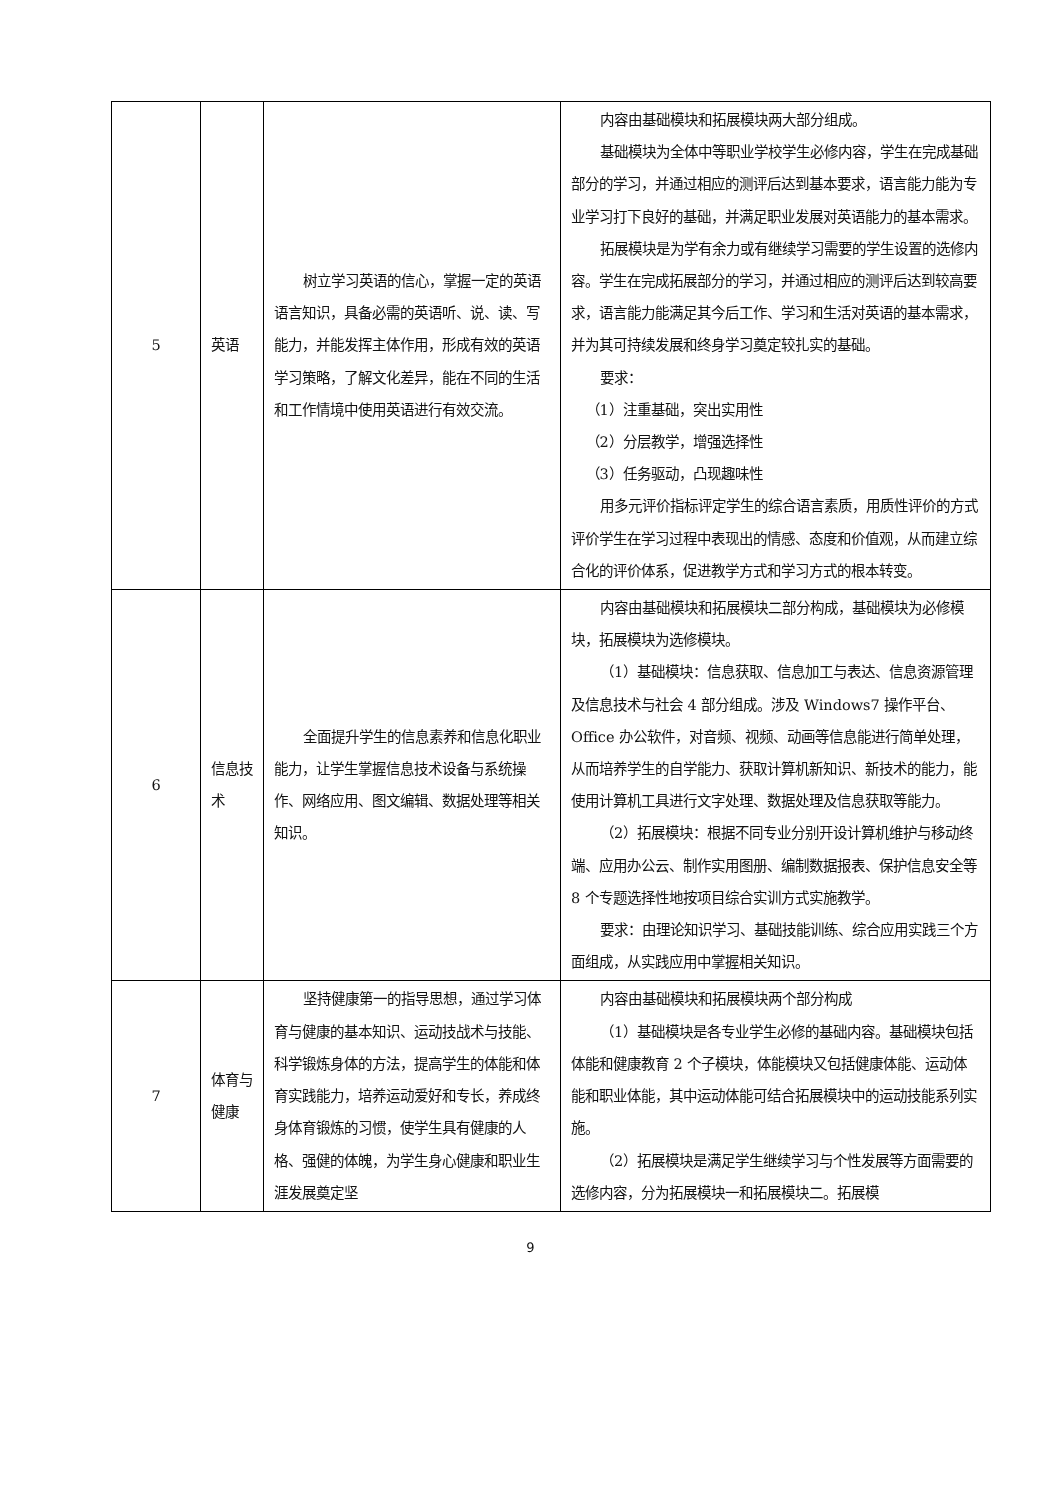| 5 | 英语 | 树立学习英语的信心，掌握一定的英语语言知识，具备必需的英语听、说、读、写能力，并能发挥主体作用，形成有效的英语学习策略，了解文化差异，能在不同的生活和工作情境中使用英语进行有效交流。 | 内容由基础模块和拓展模块两大部分组成。 基础模块为全体中等职业学校学生必修内容，学生在完成基础部分的学习，并通过相应的测评后达到基本要求，语言能力能为专业学习打下良好的基础，并满足职业发展对英语能力的基本需求。 拓展模块是为学有余力或有继续学习需要的学生设置的选修内容。学生在完成拓展部分的学习，并通过相应的测评后达到较高要求，语言能力能满足其今后工作、学习和生活对英语的基本需求，并为其可持续发展和终身学习奠定较扎实的基础。 要求： （1）注重基础，突出实用性 （2）分层教学，增强选择性 （3）任务驱动，凸现趣味性 用多元评价指标评定学生的综合语言素质，用质性评价的方式评价学生在学习过程中表现出的情感、态度和价值观，从而建立综合化的评价体系，促进教学方式和学习方式的根本转变。 |
| 6 | 信息技术 | 全面提升学生的信息素养和信息化职业能力，让学生掌握信息技术设备与系统操作、网络应用、图文编辑、数据处理等相关知识。 | 内容由基础模块和拓展模块二部分构成，基础模块为必修模块，拓展模块为选修模块。 （1）基础模块：信息获取、信息加工与表达、信息资源管理及信息技术与社会 4 部分组成。涉及 Windows7 操作平台、Office 办公软件，对音频、视频、动画等信息能进行简单处理，从而培养学生的自学能力、获取计算机新知识、新技术的能力，能使用计算机工具进行文字处理、数据处理及信息获取等能力。 （2）拓展模块：根据不同专业分别开设计算机维护与移动终端、应用办公云、制作实用图册、编制数据报表、保护信息安全等 8 个专题选择性地按项目综合实训方式实施教学。 要求：由理论知识学习、基础技能训练、综合应用实践三个方面组成，从实践应用中掌握相关知识。 |
| 7 | 体育与健康 | 坚持健康第一的指导思想，通过学习体育与健康的基本知识、运动技战术与技能、科学锻炼身体的方法，提高学生的体能和体育实践能力，培养运动爱好和专长，养成终身体育锻炼的习惯，使学生具有健康的人格、强健的体魄，为学生身心健康和职业生涯发展奠定坚 | 内容由基础模块和拓展模块两个部分构成 （1）基础模块是各专业学生必修的基础内容。基础模块包括体能和健康教育 2 个子模块，体能模块又包括健康体能、运动体能和职业体能，其中运动体能可结合拓展模块中的运动技能系列实施。 （2）拓展模块是满足学生继续学习与个性发展等方面需要的选修内容，分为拓展模块一和拓展模块二。拓展模 |
9